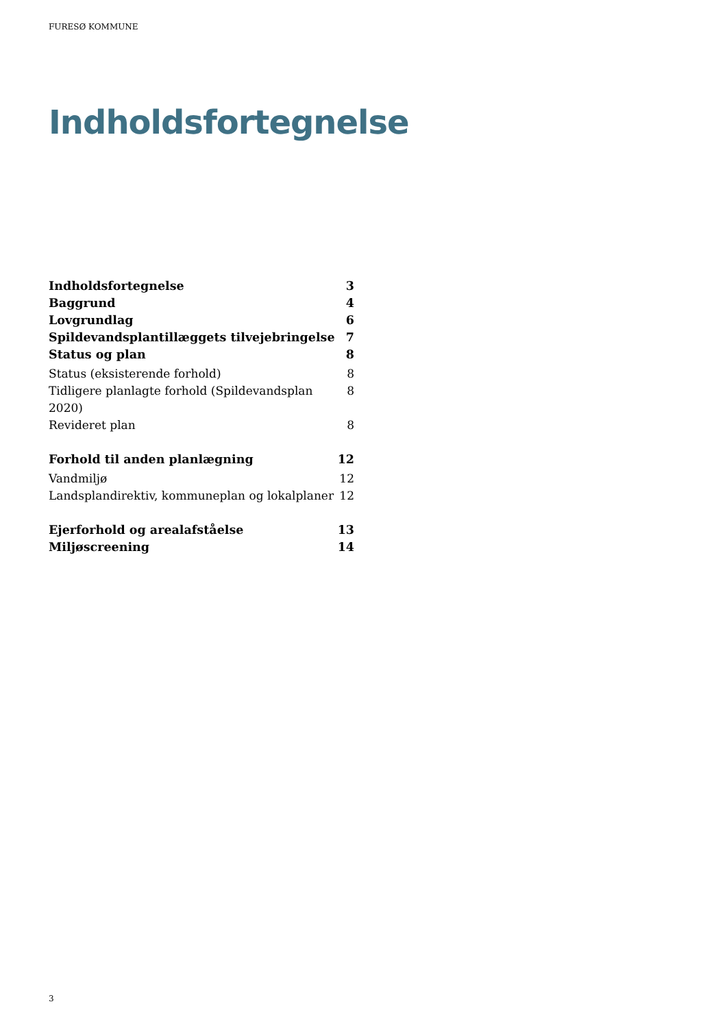FURESØ KOMMUNE
Indholdsfortegnelse
Indholdsfortegnelse 3
Baggrund 4
Lovgrundlag 6
Spildevandsplantillæggets tilvejebringelse 7
Status og plan 8
Status (eksisterende forhold) 8
Tidligere planlagte forhold (Spildevandsplan 2020) 8
Revideret plan 8
Forhold til anden planlægning 12
Vandmiljø 12
Landsplandirektiv, kommuneplan og lokalplaner 12
Ejerforhold og arealafståelse 13
Miljøscreening 14
3